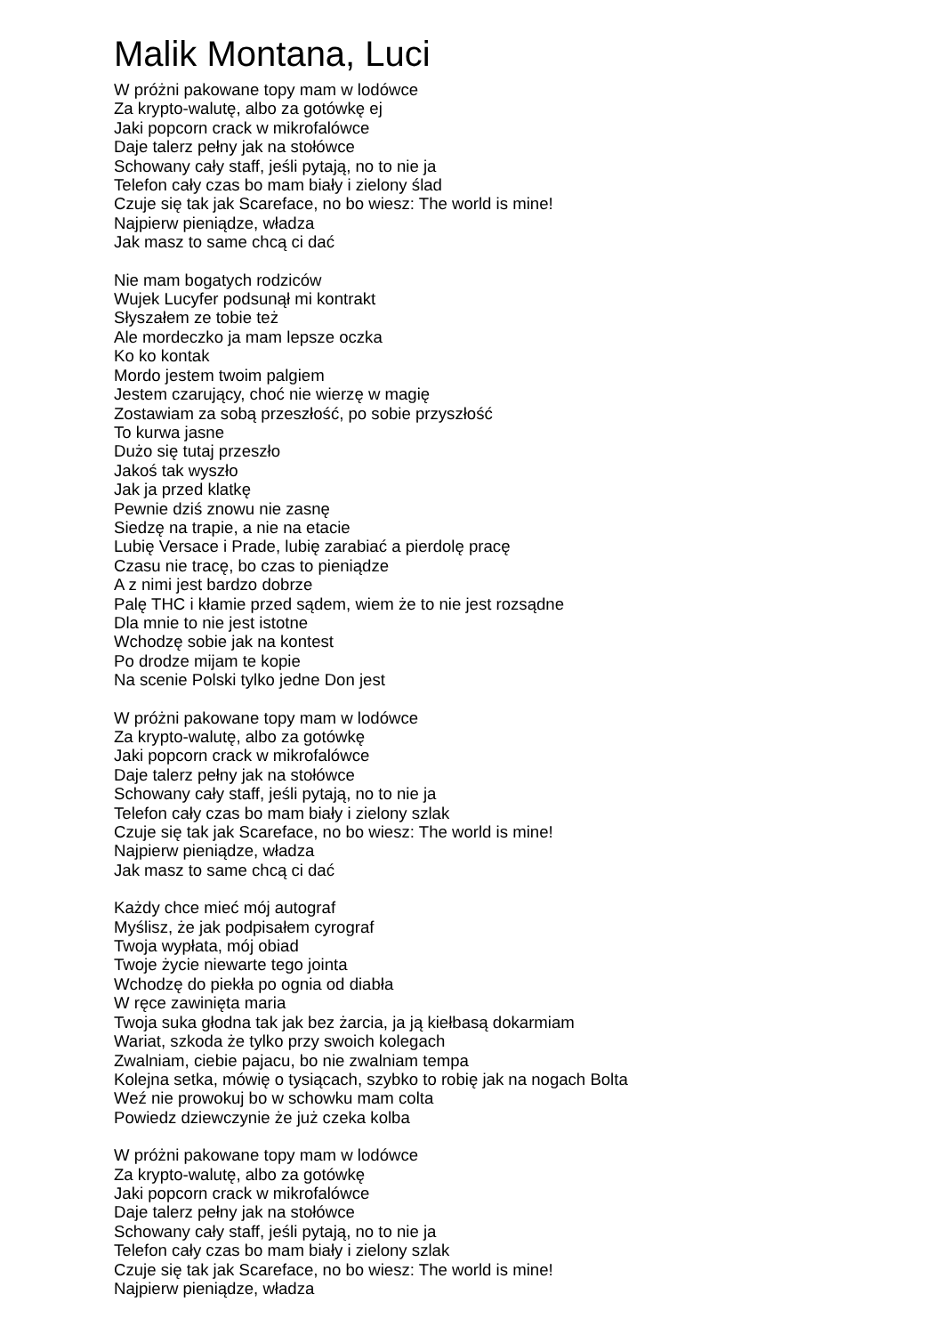Malik Montana, Luci
W próżni pakowane topy mam w lodówce
Za krypto-walutę, albo za gotówkę ej
Jaki popcorn crack w mikrofalówce
Daje talerz pełny jak na stołówce
Schowany cały staff, jeśli pytają, no to nie ja
Telefon cały czas bo mam biały i zielony ślad
Czuje się tak jak Scareface, no bo wiesz: The world is mine!
Najpierw pieniądze, władza
Jak masz to same chcą ci dać
Nie mam bogatych rodziców
Wujek Lucyfer podsunął mi kontrakt
Słyszałem ze tobie też
Ale mordeczko ja mam lepsze oczka
Ko ko kontak
Mordo jestem twoim palgiem
Jestem czarujący, choć nie wierzę w magię
Zostawiam za sobą przeszłość, po sobie przyszłość
To kurwa jasne
Dużo się tutaj przeszło
Jakoś tak wyszło
Jak ja przed klatkę
Pewnie dziś znowu nie zasnę
Siedzę na trapie, a nie na etacie
Lubię Versace i Prade, lubię zarabiać a pierdolę pracę
Czasu nie tracę, bo czas to pieniądze
A z nimi jest bardzo dobrze
Palę THC i kłamie przed sądem, wiem że to nie jest rozsądne
Dla mnie to nie jest istotne
Wchodzę sobie jak na kontest
Po drodze mijam te kopie
Na scenie Polski tylko jedne Don jest
W próżni pakowane topy mam w lodówce
Za krypto-walutę, albo za gotówkę
Jaki popcorn crack w mikrofalówce
Daje talerz pełny jak na stołówce
Schowany cały staff, jeśli pytają, no to nie ja
Telefon cały czas bo mam biały i zielony szlak
Czuje się tak jak Scareface, no bo wiesz: The world is mine!
Najpierw pieniądze, władza
Jak masz to same chcą ci dać
Każdy chce mieć mój autograf
Myślisz, że jak podpisałem cyrograf
Twoja wypłata, mój obiad
Twoje życie niewarte tego jointa
Wchodzę do piekła po ognia od diabła
W ręce zawinięta maria
Twoja suka głodna tak jak bez żarcia, ja ją kiełbasą dokarmiam
Wariat, szkoda że tylko przy swoich kolegach
Zwalniam, ciebie pajacu, bo nie zwalniam tempa
Kolejna setka, mówię o tysiącach, szybko to robię jak na nogach Bolta
Weź nie prowokuj bo w schowku mam colta
Powiedz dziewczynie że już czeka kolba
W próżni pakowane topy mam w lodówce
Za krypto-walutę, albo za gotówkę
Jaki popcorn crack w mikrofalówce
Daje talerz pełny jak na stołówce
Schowany cały staff, jeśli pytają, no to nie ja
Telefon cały czas bo mam biały i zielony szlak
Czuje się tak jak Scareface, no bo wiesz: The world is mine!
Najpierw pieniądze, władza